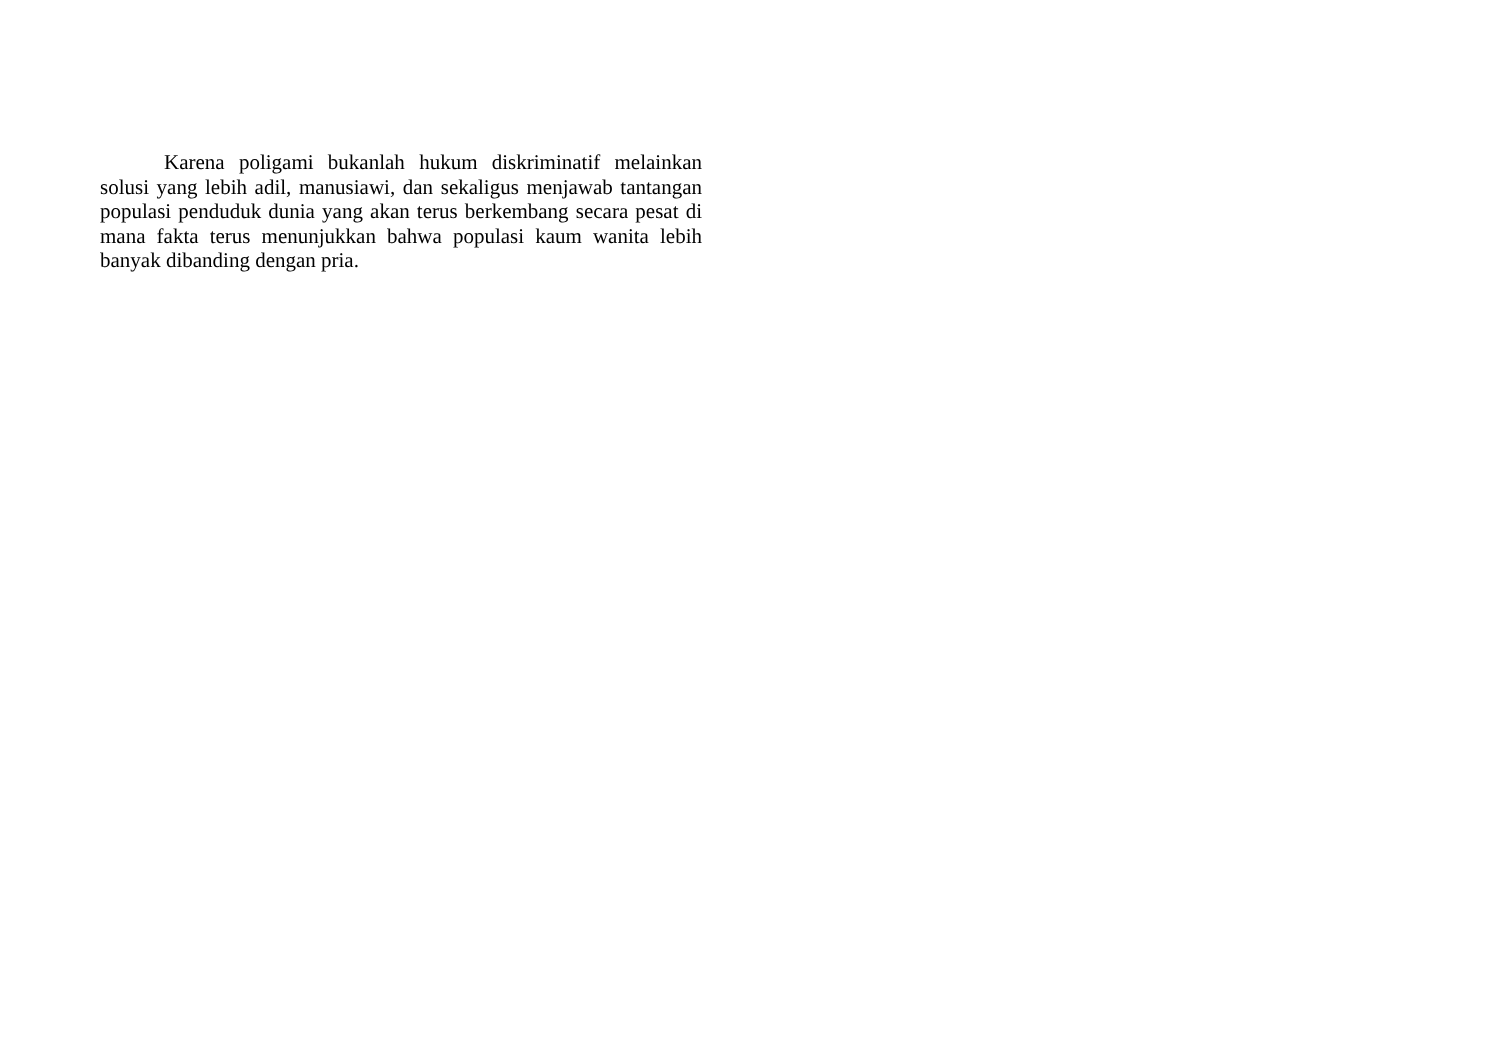Karena poligami bukanlah hukum diskriminatif melainkan solusi yang lebih adil, manusiawi, dan sekaligus menjawab tantangan populasi penduduk dunia yang akan terus berkembang secara pesat di mana fakta terus menunjukkan bahwa populasi kaum wanita lebih banyak dibanding dengan pria.